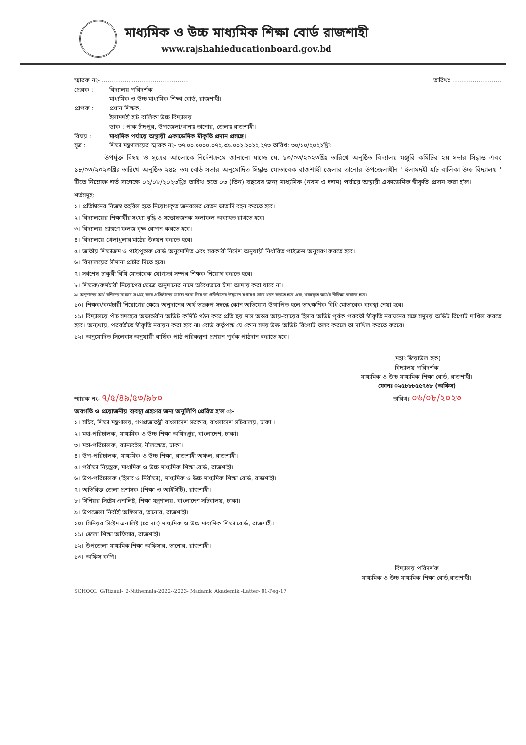মাধ্যমিক ও উচ্চ মাধ্যমিক শিক্ষা বোর্ড রাজশাহী
www.rajshahieducationboard.gov.bd
স্মারক নং- .............................................. তারিখঃ ..........................
প্রেরক : বিদ্যালয় পরিদর্শক
মাধ্যমিক ও উচ্চ মাধ্যমিক শিক্ষা বোর্ড, রাজশাহী।
প্রাপক : প্রধান শিক্ষক,
ইলামদহী হাট বালিকা উচ্চ বিদ্যালয়
ডাক : পাক চাঁদপুর, উপজেলা/থানাঃ তানোর, জেলাঃ রাজশাহী।
বিষয় : মাধ্যমিক পর্যায়ে অস্থায়ী একাডেমিক স্বীকৃতি প্রদান প্রসঙ্গে।
সূত্র : শিক্ষা মন্ত্রণালয়ের স্মারক নং- ৩৭.০০.০০০০.০৭২.৩৯.০০২.২০২২.২৭৩ তারিখ: ৩০/১০/২০২২খ্রিঃ
উপর্যুক্ত বিষয় ও সূত্রের আলোকে নির্দেশক্রমে জানানো যাচ্ছে যে, ১৩/০৩/২০২৩খ্রিঃ তারিখে অনুষ্ঠিত বিদ্যালয় মঞ্জুরি কমিটির ২য় সভার সিদ্ধান্ত এবং ১৮/০৩/২০২৩খ্রিঃ তারিখে অনুষ্ঠিত ২৪৯ তম বোর্ড সভার অনুমোদিত সিদ্ধান্ত মোতাবেক রাজশাহী জেলার তানোর উপজেলাধীন ' ইলামদহী হাট বালিকা উচ্চ বিদ্যালয় ' টিতে নিম্নোক্ত শর্ত সাপেক্ষে ০২/০৮/২০২৩খ্রিঃ তারিখ হতে ০৩ (তিন) বছরের জন্য মাধ্যমিক (নবম ও দশম) পর্যায়ে অস্থায়ী একাডেমিক স্বীকৃতি প্রদান করা হ'ল।
শর্তসমূহ:
১। প্রতিষ্ঠানের নিজস্ব তহবিল হতে নিয়োগকৃত জনবলের বেতন ভাতাদি বহন করতে হবে।
২। বিদ্যালয়ের শিক্ষার্থীর সংখ্যা বৃদ্ধি ও সন্তোষজনক ফলাফল অব্যাহত রাখতে হবে।
৩। বিদ্যালয় প্রাঙ্গণে ফলজ বৃক্ষ রোপন করতে হবে।
৪। বিদ্যালয়ে খেলাধুলার মাঠের উন্নয়ন করতে হবে।
৫। জাতীয় শিক্ষাক্রম ও পাঠ্যপুস্তক বোর্ড অনুমোদিত এবং সরকারী নির্দেশ অনুযায়ী নির্ধারিত পাঠ্যক্রম অনুসরণ করতে হবে।
৬। বিদ্যালয়ের সীমানা প্রাচীর দিতে হবে।
৭। সর্বশেষ চাকুরী বিধি মোতাবেক যোগ্যতা সম্পন্ন শিক্ষক নিয়োগ করতে হবে।
৮। শিক্ষক/কর্মচারী নিয়োগের ক্ষেত্রে অনুদানের নামে অবৈধভাবে চাঁদা আদায় করা যাবে না।
৯। অনুদানের অর্থ রশিদের মাধ্যমে সংগ্রহ করে প্রতিষ্ঠানের ফান্ডে জমা দিয়ে তা প্রতিষ্ঠানের উন্নয়নে যথাযথ ভাবে খরচ করতে হবে এবং খরচকৃত অর্থের নীরিক্ষা করাতে হবে।
১০। শিক্ষক/কর্মচারী নিয়োগের ক্ষেত্রে অনুদানের অর্থ তছরুপ সম্বন্ধে কোন অভিযোগ উত্থাপিত হলে তাৎক্ষণিক বিধি মোতাবেক ব্যবস্থা নেয়া হবে।
১১। বিদ্যালয়ে পাঁচ সদস্যের অভ্যন্তরীন অডিট কমিটি গঠন করে প্রতি ছয় মাস অন্তর আয়-ব্যায়ের হিসাব অডিট পূর্বক পরবর্তী স্বীকৃতি নবায়নের সঙ্গে সমুদয় অডিট রিপোর্ট দাখিল করতে হবে। অন্যথায়, পরবর্তীতে স্বীকৃতি নবায়ন করা হবে না। বোর্ড কর্তৃপক্ষ যে কোন সময় উক্ত অডিট রিপোর্ট তলব করলে তা দাখিল করতে করবে।
১২। অনুমোদিত সিলেবাস অনুযায়ী বার্ষিক পাঠ পরিকল্পনা প্রণয়ন পূর্বক পাঠদান করাতে হবে।
(মহাঃ জিয়াউল হক)
বিদ্যালয় পরিদর্শক
মাধ্যমিক ও উচ্চ মাধ্যমিক শিক্ষা বোর্ড, রাজশাহী।
ফোনঃ ০২৫৮৮৮৫৫৭৬৮ (অফিস)
স্মারক নং- ৭/৫/৪৯/৫৩/৯৮০ তারিখঃ ০৬/০৮/২০২৩
অবগতি ও প্রয়োজনীয় ব্যবস্থা গ্রহণের জন্য অনুলিপি প্রেরিত হ'ল ঃ-
১। সচিব, শিক্ষা মন্ত্রণালয়, গণপ্রজাতন্ত্রী বাংলাদেশ সরকার, বাংলাদেশ সচিবালয়, ঢাকা ।
২। মহা-পরিচালক, মাধ্যমিক ও উচ্চ শিক্ষা অধিদপ্তর, বাংলাদেশ, ঢাকা।
৩। মহা-পরিচালক, ব্যানবেইস, নীলক্ষেত, ঢাকা।
৪। উপ-পরিচালক, মাধ্যমিক ও উচ্চ শিক্ষা, রাজশাহী অঞ্চল, রাজশাহী।
৫। পরীক্ষা নিয়ন্ত্রক, মাধ্যমিক ও উচ্চ মাধ্যমিক শিক্ষা বোর্ড, রাজশাহী।
৬। উপ-পরিচালক (হিসাব ও নিরীক্ষা), মাধ্যমিক ও উচ্চ মাধ্যমিক শিক্ষা বোর্ড, রাজশাহী।
৭। অতিরিক্ত জেলা প্রশাসক (শিক্ষা ও আইসিটি), রাজশাহী।
৮। সিনিয়র সিষ্টেম এনালিষ্ট, শিক্ষা মন্ত্রণালয়, বাংলাদেশ সচিবালয়, ঢাকা।
৯। উপজেলা নির্বাহী অফিসার, তানোর, রাজশাহী।
১০। সিনিয়র সিষ্টেম এনালিষ্ট (চঃ দাঃ) মাধ্যমিক ও উচ্চ মাধ্যমিক শিক্ষা বোর্ড, রাজশাহী।
১১। জেলা শিক্ষা অফিসার, রাজশাহী।
১২। উপজেলা মাধ্যমিক শিক্ষা অফিসার, তানোর, রাজশাহী।
১৩। অফিস কপি।
বিদ্যালয় পরিদর্শক
মাধ্যমিক ও উচ্চ মাধ্যমিক শিক্ষা বোর্ড,রাজশাহী।
SCHOOL_G/Rizaul-_2-Nithemala-2022--2023- Madamk_Akademik -Latter- 01-Peg-17